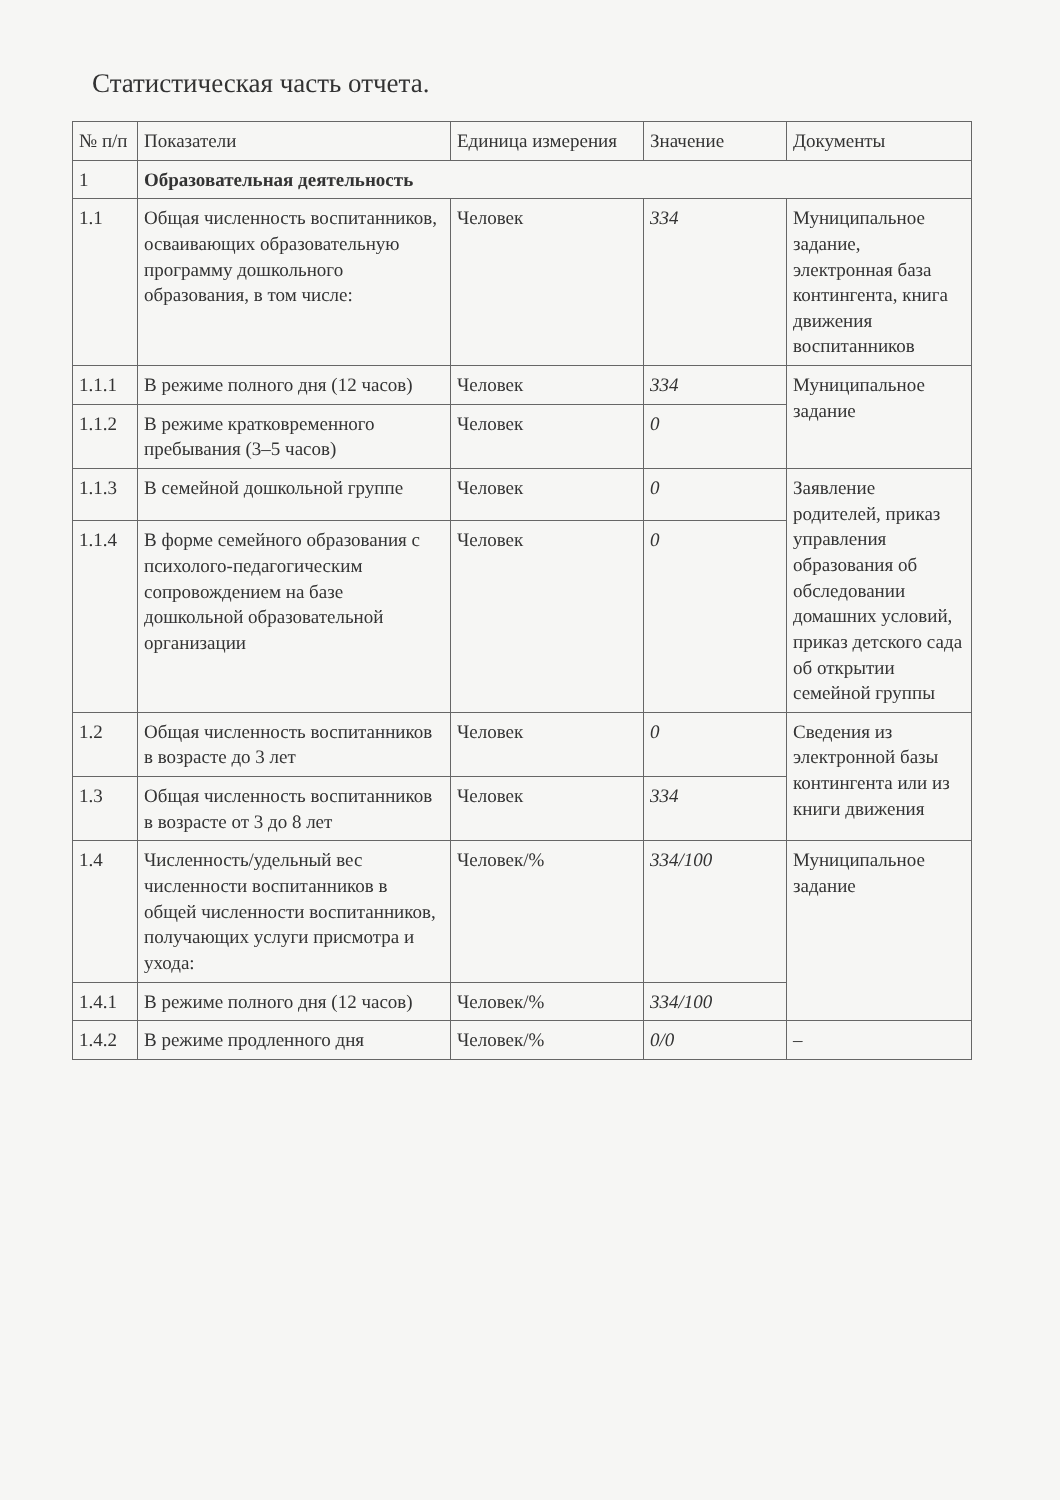Статистическая часть отчета.
| № п/п | Показатели | Единица измерения | Значение | Документы |
| --- | --- | --- | --- | --- |
| 1 | Образовательная деятельность | | | |
| 1.1 | Общая численность воспитанников, осваивающих образовательную программу дошкольного образования, в том числе: | Человек | 334 | Муниципальное задание, электронная база контингента, книга движения воспитанников |
| 1.1.1 | В режиме полного дня (12 часов) | Человек | 334 | Муниципальное задание |
| 1.1.2 | В режиме кратковременного пребывания (3–5 часов) | Человек | 0 | |
| 1.1.3 | В семейной дошкольной группе | Человек | 0 | Заявление родителей, приказ управления образования об обследовании домашних условий, приказ детского сада об открытии семейной группы |
| 1.1.4 | В форме семейного образования с психолого-педагогическим сопровождением на базе дошкольной образовательной организации | Человек | 0 | |
| 1.2 | Общая численность воспитанников в возрасте до 3 лет | Человек | 0 | Сведения из электронной базы контингента или из книги движения |
| 1.3 | Общая численность воспитанников в возрасте от 3 до 8 лет | Человек | 334 | |
| 1.4 | Численность/удельный вес численности воспитанников в общей численности воспитанников, получающих услуги присмотра и ухода: | Человек/% | 334/100 | Муниципальное задание |
| 1.4.1 | В режиме полного дня (12 часов) | Человек/% | 334/100 | |
| 1.4.2 | В режиме продленного дня | Человек/% | 0/0 | – |